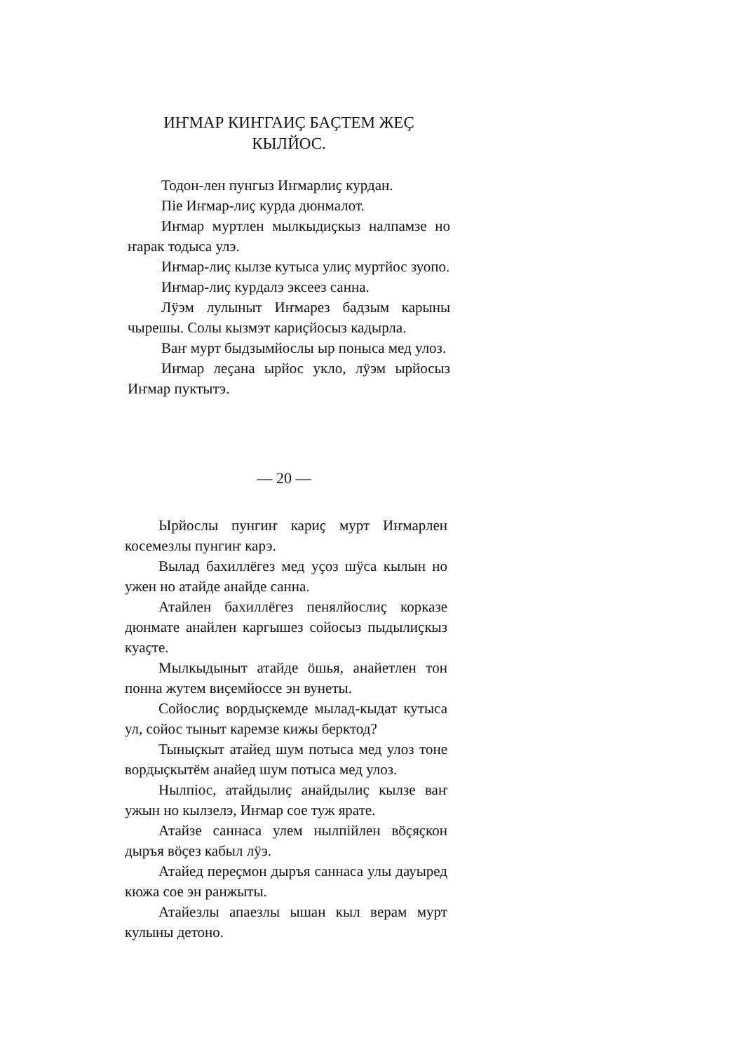ИҤМАР КИҤГАИҪ БАҪТЕМ ЖЕҪ КЫЛЙОС.
Тодон-лен пунгыз Иҥмарлиҫ курдан.
Піе Иҥмар-лиҫ курда дюнмалот.
Иҥмар муртлен мылкыдиҫкыз налпамзе но ҥарак тодыса улэ.
Иҥмар-лиҫ кылзе кутыса улиҫ муртйос зуопо.
Иҥмар-лиҫ курдалэ эксеез санна.
Лӱэм лулыныт Иҥмарез бадзым карыны чырешы. Солы кызмэт кариҫйосыз кадырла.
Ваҥ мурт быдзымйослы ыр понысa мед улоз.
Иҥмар леҫана ырйос укло, лӱэм ырйосыз Иҥмар пуктытэ.
— 20 —
Ырйослы пунгиҥ кариҫ мурт Иҥмарлен косемезлы пунгиҥ карэ.
Вылад бахиллёгез мед уҫоз шӱса кылын но ужен но атайде анайде санна.
Атайлен бахиллёгез пенялйослиҫ корказе дюнмате анайлен каргышез сойосыз пыдылиҫкыз куаҫте.
Мылкыдыныт атайде ӧшья, анайетлен тон понна жутем виҫемйоссе эн вунеты.
Сойослиҫ вордыҫкемде мылад-кыдат кутыса ул, сойос тыныт каремзе кижы берктод?
Тыныҫкыт атайед шум потыса мед улоз тоне вордыҫкытём анайед шум потыса мед улоз.
Нылпіос, атайдылиҫ анайдылиҫ кылзе ваҥ ужын но кылзелэ, Иҥмар сое туж ярате.
Атайзе саннаса улем нылпійлен вӧҫяҫкон дыръя вӧҫез кабыл лӱэ.
Атайед переҫмон дыръя саннаса улы дауыред кюжа сое эн ранжыты.
Атайезлы апаезлы ышан кыл верам мурт кулыны детоно.